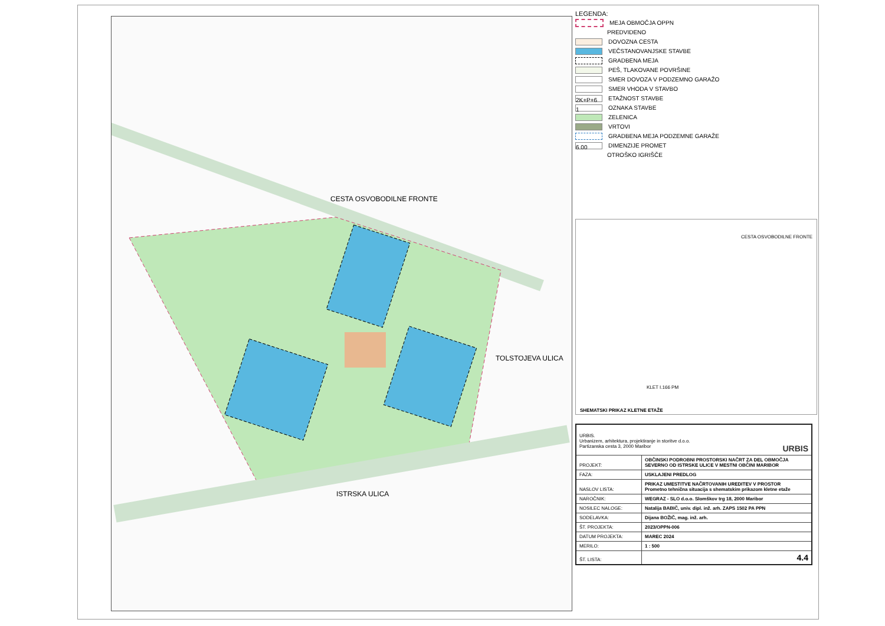CESTA OSVOBODILNE FRONTE
ISTRSKA ULICA
TOLSTOJEVA ULICA
LEGENDA:
MEJA OBMOČJA OPPN
PREDVIDENO
DOVOZNA CESTA
VEČSTANOVANJSKE STAVBE
GRADBENA MEJA
PEŠ, TLAKOVANE POVRŠINE
SMER DOVOZA V PODZEMNO GARAŽO
SMER VHODA V STAVBO
2K+P+6 ETAŽNOST STAVBE
1 OZNAKA STAVBE
ZELENICA
VRTOVI
GRADBENA MEJA PODZEMNE GARAŽE
6.00 DIMENZIJE PROMET
OTROŠKO IGRIŠČE
CESTA OSVOBODILNE FRONTE
KLET I.166 PM
SHEMATSKI PRIKAZ KLETNE ETAŽE
| URBIS. Urbanizem, arhitektura, projektiranje in storitve d.o.o. Partizanska cesta 3, 2000 Maribor URBIS | |
| PROJEKT: | OBČINSKI PODROBNI PROSTORSKI NAČRT ZA DEL OBMOČJA SEVERNO OD ISTRSKE ULICE V MESTNI OBČINI MARIBOR |
| FAZA: | USKLAJENI PREDLOG |
| NASLOV LISTA: | PRIKAZ UMESTITVE NAČRTOVANIH UREDITEV V PROSTOR Prometno tehnična situacija s shematskim prikazom kletne etaže |
| NAROČNIK: | WEGRAZ - SLO d.o.o. Slomškov trg 18, 2000 Maribor |
| NOSILEC NALOGE: | Natalija BABIČ, univ. dipl. inž. arh. ZAPS 1502 PA PPN |
| SODELAVKA: | Dijana BOŽIČ, mag. inž. arh. |
| ŠT. PROJEKTA: | 2023/OPPN-006 |
| DATUM PROJEKTA: | MAREC 2024 |
| MERILO: | 1 : 500 |
| ŠT. LISTA: | 4.4 |